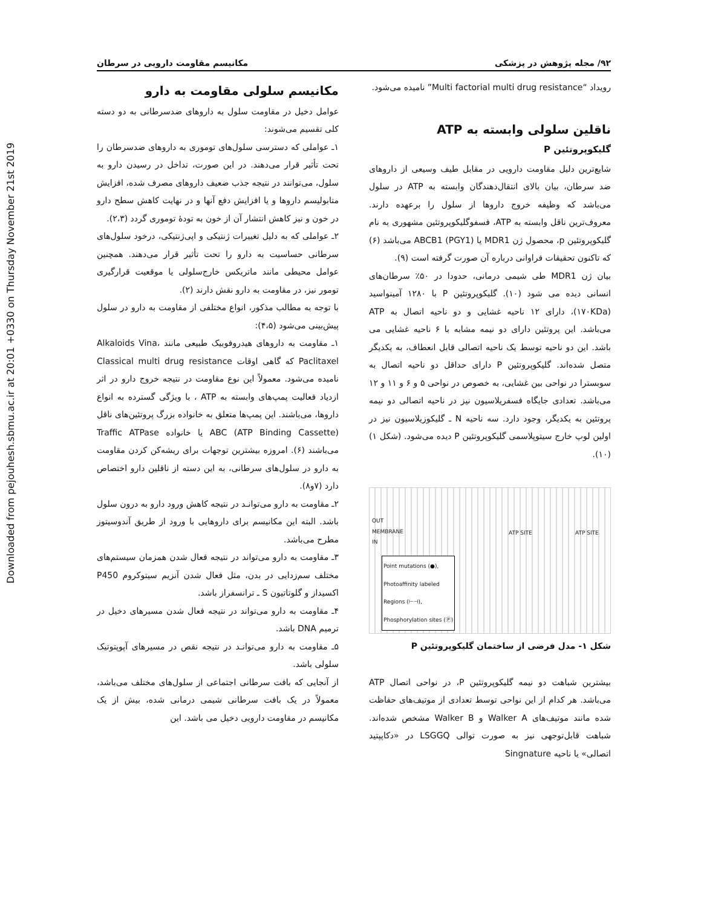Downloaded from pejouhesh.sbmu.ac.ir at 20:01 +0330 on Thursday November 21st 2019
۹۲/ مجله پژوهش در پزشکی مکانیسم مقاومت دارویی در سرطان
مکانیسم سلولی مقاومت به دارو
عوامل دخیل در مقاومت سلول به داروهای ضدسرطانی به دو دسته کلی تقسیم می‌شوند:
۱ـ عواملی که دسترسی سلول‌های توموری به داروهای ضدسرطان را تحت تأثیر قرار می‌دهند. در این صورت، تداخل در رسیدن دارو به سلول، می‌توانند در نتیجه جذب ضعیف داروهای مصرف شده، افزایش متابولیسم داروها و یا افزایش دفع آنها و در نهایت کاهش سطح دارو در خون و نیز کاهش انتشار آن از خون به تودهٔ توموری گردد (۲،۳).
۲ـ عواملی که به دلیل تغییرات ژنتیکی و اپی‌ژنتیکی، درخود سلول‌های سرطانی حساسیت به دارو را تحت تأثیر قرار می‌دهند. همچنین عوامل محیطی مانند ماتریکس خارج‌سلولی یا موقعیت قرارگیری تومور نیز، در مقاومت به دارو نقش دارند (۲).
با توجه به مطالب مذکور، انواع مختلفی از مقاومت به دارو در سلول پیش‌بینی می‌شود (۴،۵):
۱ـ مقاومت به داروهای هیدروفوبیک طبیعی مانند Alkaloids Vina، Paclitaxel که گاهی اوقات Classical multi drug resistance نامیده می‌شود. معمولاً این نوع مقاومت در نتیجه خروج دارو در اثر ازدیاد فعالیت پمپ‌های وابسته به ATP ، با ویژگی گسترده به انواع داروها، می‌باشند. این پمپ‌ها متعلق به خانواده بزرگ پروتئین‌های ناقل ABC (ATP Binding Cassette) یا خانواده Traffic ATPase می‌باشند (۶). امروزه بیشترین توجهات برای ریشه‌کن کردن مقاومت به دارو در سلول‌های سرطانی، به این دسته از ناقلین دارو اختصاص دارد (۷و۸).
۲ـ مقاومت به دارو می‌توانـد در نتیجه کاهش ورود دارو به درون سلول باشد. البته این مکانیسم برای داروهایی با ورود از طریق آندوسیتوز مطرح می‌باشد.
۳ـ مقاومت به دارو می‌تواند در نتیجه فعال شدن همزمان سیستم‌های مختلف سم‌زدایی در بدن، مثل فعال شدن آنزیم سیتوکروم P450 اکسیداز و گلوتاتیون S ـ ترانسفراز باشد.
۴ـ مقاومت به دارو می‌تواند در نتیجه فعال شدن مسیرهای دخیل در ترمیم DNA باشد.
۵ـ مقاومت به دارو می‌توانـد در نتیجه نقص در مسیرهای آپوپتوتیک سلولی باشد.
از آنجایی که بافت سرطانی اجتماعی از سلول‌های مختلف می‌باشد، معمولاً در یک بافت سرطانی شیمی درمانی شده، بیش از یک مکانیسم در مقاومت دارویی دخیل می باشد. این
رویداد “Multi factorial multi drug resistance” نامیده می‌شود.
ناقلین سلولی وابسته به ATP
گلیکوپروتئین P
شایع‌ترین دلیل مقاومت دارویی در مقابل طیف وسیعی از داروهای ضد سرطان، بیان بالای انتقال‌دهندگان وابسته به ATP در سلول می‌باشد که وظیفه خروج داروها از سلول را برعهده دارند. معروف‌ترین ناقل وابسته به ATP، فسفوگلیکوپروتئین مشهوری به نام گلیکوپروتئین p، محصول ژن MDR1 یا ABCB1 (PGY1) می‌باشد (۶) که تاکنون تحقیقات فراوانی درباره آن صورت گرفته است (۹).
بیان ژن MDR1 طی شیمی درمانی، حدودا در ۵۰٪ سرطان‌های انسانی دیده می شود (۱۰). گلیکوپروتئین P با ۱۲۸۰ آمینواسید (۱۷۰KDa)، دارای ۱۲ ناحیه غشایی و دو ناحیه اتصال به ATP می‌باشد. این پروتئین دارای دو نیمه مشابه با ۶ ناحیه غشایی می باشد. این دو ناحیه توسط یک ناحیه اتصالی قابل انعطاف، به یکدیگر متصل شده‌اند. گلیکوپروتئین P دارای حداقل دو ناحیه اتصال به سوبسترا در نواحی بین غشایی، به خصوص در نواحی ۵ و ۶ و ۱۱ و ۱۲ می‌باشد. تعدادی جایگاه فسفریلاسیون نیز در ناحیه اتصالی دو نیمه پروتئین به یکدیگر، وجود دارد. سه ناحیه N ـ گلیکوزیلاسیون نیز در اولین لوپ خارج سیتوپلاسمی گلیکوپروتئین P دیده می‌شود. (شکل ۱) (۱۰).
OUT
MEMBRANE
IN
ATP SITE ATP SITE
Point mutations (●),
Photoaffinity labeled
Regions (⊢⊣),
Phosphorylation sites (Ⓟ)
شکل ۱- مدل فرضی از ساختمان گلیکوپروتئین P
بیشترین شباهت دو نیمه گلیکوپروتئین P، در نواحی اتصال ATP می‌باشد. هر کدام از این نواحی توسط تعدادی از موتیف‌های حفاظت شده مانند موتیف‌های Walker A و Walker B مشخص شده‌اند. شباهت قابل‌توجهی نیز به صورت توالی LSGGQ در «دکاپپتید اتصالی» یا ناحیه Singnature